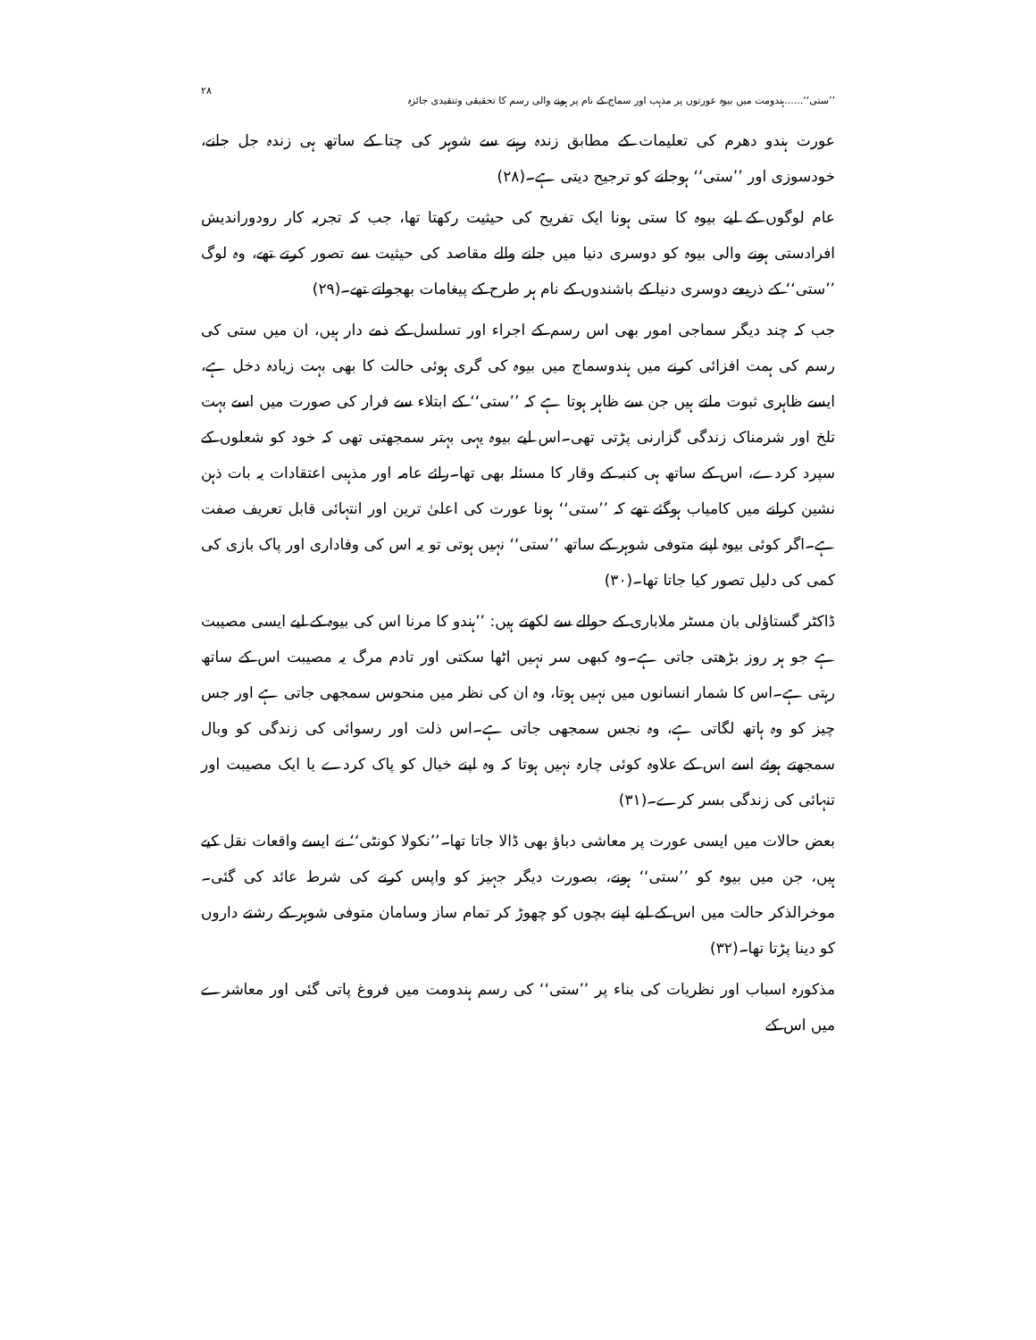’’ستی‘‘......ہندومت میں بیوہ عورتوں پر مذہب اور سماج کے نام پر ہونے والی رسم کا تحقیقی وتنقیدی جائزہ ۲۸
عورت ہندو دھرم کی تعلیمات کے مطابق زندہ رہنے سے شوہر کی چتا کے ساتھ ہی زندہ جل جانے، خودسوزی اور ’’ستی‘‘ ہوجانے کو ترجیح دیتی ہے۔(۲۸)
عام لوگوں کے لیے بیوہ کا ستی ہونا ایک تفریح کی حیثیت رکھتا تھا، جب کہ تجربہ کار رودوراندیش افرادستی ہونے والی بیوہ کو دوسری دنیا میں جانے والے مقاصد کی حیثیت سے تصور کرتے تھے، وہ لوگ ’’ستی‘‘ کے ذریعے دوسری دنیا کے باشندوں کے نام ہر طرح کے پیغامات بھجواتے تھے۔(۲۹)
جب کہ چند دیگر سماجی امور بھی اس رسم کے اجراء اور تسلسل کے ذمے دار ہیں، ان میں ستی کی رسم کی ہمت افزائی کرنے میں ہندوسماج میں بیوہ کی گری ہوئی حالت کا بھی بہت زیادہ دخل ہے، ایسے ظاہری ثبوت ملتے ہیں جن سے ظاہر ہوتا ہے کہ ’’ستی‘‘ کے ابتلاء سے فرار کی صورت میں اسے بہت تلخ اور شرمناک زندگی گزارنی پڑتی تھی۔اس لیے بیوہ یہی بہتر سمجھتی تھی کہ خود کو شعلوں کے سپرد کردے، اس کے ساتھ ہی کنبہ کے وقار کا مسئلہ بھی تھا۔رائے عامہ اور مذہبی اعتقادات یہ بات ذہن نشین کرانے میں کامیاب ہوگئے تھے کہ ’’ستی‘‘ ہونا عورت کی اعلیٰ ترین اور انتہائی قابل تعریف صفت ہے۔اگر کوئی بیوہ اپنے متوفی شوہر کے ساتھ ’’ستی‘‘ نہیں ہوتی تو یہ اس کی وفاداری اور پاک بازی کی کمی کی دلیل تصور کیا جاتا تھا۔(۳۰)
ڈاکٹر گستاؤلی بان مسٹر ملاباری کے حوالے سے لکھتے ہیں: ’’ہندو کا مرنا اس کی بیوہ کے لیے ایسی مصیبت ہے جو ہر روز بڑھتی جاتی ہے۔وہ کبھی سر نہیں اٹھا سکتی اور تادم مرگ یہ مصیبت اس کے ساتھ رہتی ہے۔اس کا شمار انسانوں میں نہیں ہوتا، وہ ان کی نظر میں منحوس سمجھی جاتی ہے اور جس چیز کو وہ ہاتھ لگاتی ہے، وہ نجس سمجھی جاتی ہے۔اس ذلت اور رسوائی کی زندگی کو وبال سمجھتے ہوئے اسے اس کے علاوہ کوئی چارہ نہیں ہوتا کہ وہ اپنے خیال کو پاک کردے یا ایک مصیبت اور تنہائی کی زندگی بسر کرے۔(۳۱)
بعض حالات میں ایسی عورت پر معاشی دباؤ بھی ڈالا جاتا تھا۔’’نکولا کونٹی‘‘ نے ایسے واقعات نقل کیے ہیں، جن میں بیوہ کو ’’ستی‘‘ ہونے، بصورت دیگر جہیز کو واپس کرنے کی شرط عائد کی گئی۔موخرالذکر حالت میں اس کے لیے اپنے بچوں کو چھوڑ کر تمام ساز وسامان متوفی شوہر کے رشتے داروں کو دینا پڑتا تھا۔(۳۲)
مذکورہ اسباب اور نظریات کی بناء پر ’’ستی‘‘ کی رسم ہندومت میں فروغ پاتی گئی اور معاشرے میں اس کے